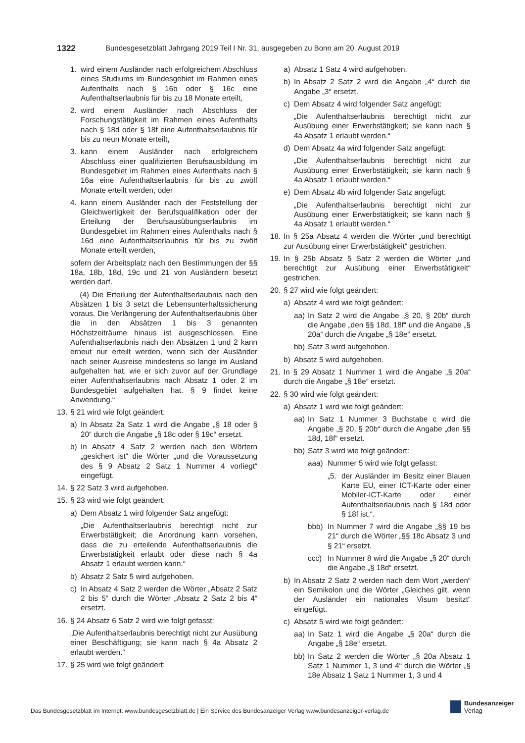1322 Bundesgesetzblatt Jahrgang 2019 Teil I Nr. 31, ausgegeben zu Bonn am 20. August 2019
1. wird einem Ausländer nach erfolgreichem Abschluss eines Studiums im Bundesgebiet im Rahmen eines Aufenthalts nach § 16b oder § 16c eine Aufenthaltserlaubnis für bis zu 18 Monate erteilt,
2. wird einem Ausländer nach Abschluss der Forschungstätigkeit im Rahmen eines Aufenthalts nach § 18d oder § 18f eine Aufenthaltserlaubnis für bis zu neun Monate erteilt,
3. kann einem Ausländer nach erfolgreichem Abschluss einer qualifizierten Berufsausbildung im Bundesgebiet im Rahmen eines Aufenthalts nach § 16a eine Aufenthaltserlaubnis für bis zu zwölf Monate erteilt werden, oder
4. kann einem Ausländer nach der Feststellung der Gleichwertigkeit der Berufsqualifikation oder der Erteilung der Berufsausübungserlaubnis im Bundesgebiet im Rahmen eines Aufenthalts nach § 16d eine Aufenthaltserlaubnis für bis zu zwölf Monate erteilt werden,
sofern der Arbeitsplatz nach den Bestimmungen der §§ 18a, 18b, 18d, 19c und 21 von Ausländern besetzt werden darf.
(4) Die Erteilung der Aufenthaltserlaubnis nach den Absätzen 1 bis 3 setzt die Lebensunterhaltssicherung voraus. Die Verlängerung der Aufenthaltserlaubnis über die in den Absätzen 1 bis 3 genannten Höchstzeiträume hinaus ist ausgeschlossen. Eine Aufenthaltserlaubnis nach den Absätzen 1 und 2 kann erneut nur erteilt werden, wenn sich der Ausländer nach seiner Ausreise mindestens so lange im Ausland aufgehalten hat, wie er sich zuvor auf der Grundlage einer Aufenthaltserlaubnis nach Absatz 1 oder 2 im Bundesgebiet aufgehalten hat. § 9 findet keine Anwendung.“
13. § 21 wird wie folgt geändert:
a) In Absatz 2a Satz 1 wird die Angabe „§ 18 oder § 20“ durch die Angabe „§ 18c oder § 19c“ ersetzt.
b) In Absatz 4 Satz 2 werden nach den Wörtern „gesichert ist“ die Wörter „und die Voraussetzung des § 9 Absatz 2 Satz 1 Nummer 4 vorliegt“ eingefügt.
14. § 22 Satz 3 wird aufgehoben.
15. § 23 wird wie folgt geändert:
a) Dem Absatz 1 wird folgender Satz angefügt:
„Die Aufenthaltserlaubnis berechtigt nicht zur Erwerbstätigkeit; die Anordnung kann vorsehen, dass die zu erteilende Aufenthaltserlaubnis die Erwerbstätigkeit erlaubt oder diese nach § 4a Absatz 1 erlaubt werden kann.“
b) Absatz 2 Satz 5 wird aufgehoben.
c) In Absatz 4 Satz 2 werden die Wörter „Absatz 2 Satz 2 bis 5“ durch die Wörter „Absatz 2 Satz 2 bis 4“ ersetzt.
16. § 24 Absatz 6 Satz 2 wird wie folgt gefasst:
„Die Aufenthaltserlaubnis berechtigt nicht zur Ausübung einer Beschäftigung; sie kann nach § 4a Absatz 2 erlaubt werden.“
17. § 25 wird wie folgt geändert:
a) Absatz 1 Satz 4 wird aufgehoben.
b) In Absatz 2 Satz 2 wird die Angabe „4“ durch die Angabe „3“ ersetzt.
c) Dem Absatz 4 wird folgender Satz angefügt:
„Die Aufenthaltserlaubnis berechtigt nicht zur Ausübung einer Erwerbstätigkeit; sie kann nach § 4a Absatz 1 erlaubt werden.“
d) Dem Absatz 4a wird folgender Satz angefügt:
„Die Aufenthaltserlaubnis berechtigt nicht zur Ausübung einer Erwerbstätigkeit; sie kann nach § 4a Absatz 1 erlaubt werden.“
e) Dem Absatz 4b wird folgender Satz angefügt:
„Die Aufenthaltserlaubnis berechtigt nicht zur Ausübung einer Erwerbstätigkeit; sie kann nach § 4a Absatz 1 erlaubt werden.“
18. In § 25a Absatz 4 werden die Wörter „und berechtigt zur Ausübung einer Erwerbstätigkeit“ gestrichen.
19. In § 25b Absatz 5 Satz 2 werden die Wörter „und berechtigt zur Ausübung einer Erwerbstätigkeit“ gestrichen.
20. § 27 wird wie folgt geändert:
a) Absatz 4 wird wie folgt geändert:
aa) In Satz 2 wird die Angabe „§ 20, § 20b“ durch die Angabe „den §§ 18d, 18f“ und die Angabe „§ 20a“ durch die Angabe „§ 18e“ ersetzt.
bb) Satz 3 wird aufgehoben.
b) Absatz 5 wird aufgehoben.
21. In § 29 Absatz 1 Nummer 1 wird die Angabe „§ 20a“ durch die Angabe „§ 18e“ ersetzt.
22. § 30 wird wie folgt geändert:
a) Absatz 1 wird wie folgt geändert:
aa) In Satz 1 Nummer 3 Buchstabe c wird die Angabe „§ 20, § 20b“ durch die Angabe „den §§ 18d, 18f“ ersetzt.
bb) Satz 3 wird wie folgt geändert:
aaa) Nummer 5 wird wie folgt gefasst:
„5. der Ausländer im Besitz einer Blauen Karte EU, einer ICT-Karte oder einer Mobiler-ICT-Karte oder einer Aufenthaltserlaubnis nach § 18d oder § 18f ist,“.
bbb) In Nummer 7 wird die Angabe „§§ 19 bis 21“ durch die Wörter „§§ 18c Absatz 3 und § 21“ ersetzt.
ccc) In Nummer 8 wird die Angabe „§ 20“ durch die Angabe „§ 18d“ ersetzt.
b) In Absatz 2 Satz 2 werden nach dem Wort „werden“ ein Semikolon und die Wörter „Gleiches gilt, wenn der Ausländer ein nationales Visum besitzt“ eingefügt.
c) Absatz 5 wird wie folgt geändert:
aa) In Satz 1 wird die Angabe „§ 20a“ durch die Angabe „§ 18e“ ersetzt.
bb) In Satz 2 werden die Wörter „§ 20a Absatz 1 Satz 1 Nummer 1, 3 und 4“ durch die Wörter „§ 18e Absatz 1 Satz 1 Nummer 1, 3 und 4
Das Bundesgesetzblatt im Internet: www.bundesgesetzblatt.de | Ein Service des Bundesanzeiger Verlag www.bundesanzeiger-verlag.de
Bundesanzeiger
Verlag